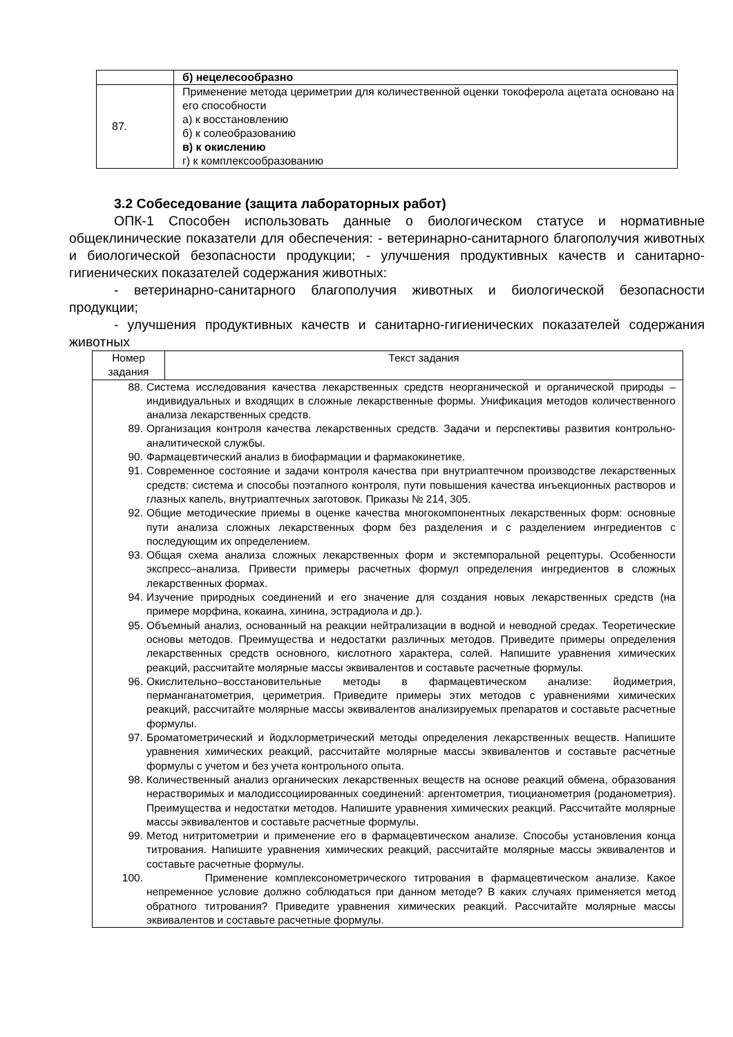| | б) нецелесообразно |
| 87. | Применение метода цериметрии для количественной оценки токоферола ацетата основано на его способности а) к восстановлению б) к солеобразованию в) к окислению г) к комплексообразованию |
3.2 Собеседование (защита лабораторных работ)
ОПК-1 Способен использовать данные о биологическом статусе и нормативные общеклинические показатели для обеспечения: - ветеринарно-санитарного благополучия животных и биологической безопасности продукции; - улучшения продуктивных качеств и санитарно-гигиенических показателей содержания животных:
- ветеринарно-санитарного благополучия животных и биологической безопасности продукции;
- улучшения продуктивных качеств и санитарно-гигиенических показателей содержания животных
| Номер задания | Текст задания |
| --- | --- |
| 88. Система исследования качества лекарственных средств неорганической и органической природы – индивидуальных и входящих в сложные лекарственные формы. Унификация методов количественного анализа лекарственных средств. 89. Организация контроля качества лекарственных средств. Задачи и перспективы развития контрольно-аналитической службы. 90. Фармацевтический анализ в биофармации и фармакокинетике. 91. Современное состояние и задачи контроля качества при внутриаптечном производстве лекарственных средств: система и способы поэтапного контроля, пути повышения качества инъекционных растворов и глазных капель, внутриаптечных заготовок. Приказы № 214, 305. 92. Общие методические приемы в оценке качества многокомпонентных лекарственных форм: основные пути анализа сложных лекарственных форм без разделения и с разделением ингредиентов с последующим их определением. 93. Общая схема анализа сложных лекарственных форм и экстемпоральной рецептуры. Особенности экспресс–анализа. Привести примеры расчетных формул определения ингредиентов в сложных лекарственных формах. 94. Изучение природных соединений и его значение для создания новых лекарственных средств (на примере морфина, кокаина, хинина, эстрадиола и др.). 95. Объемный анализ, основанный на реакции нейтрализации в водной и неводной средах. Теоретические основы методов. Преимущества и недостатки различных методов. Приведите примеры определения лекарственных средств основного, кислотного характера, солей. Напишите уравнения химических реакций, рассчитайте молярные массы эквивалентов и составьте расчетные формулы. 96. Окислительно–восстановительные методы в фармацевтическом анализе: йодиметрия, перманганатометрия, цериметрия. Приведите примеры этих методов с уравнениями химических реакций, рассчитайте молярные массы эквивалентов анализируемых препаратов и составьте расчетные формулы. 97. Броматометрический и йодхлорметрический методы определения лекарственных веществ. Напишите уравнения химических реакций, рассчитайте молярные массы эквивалентов и составьте расчетные формулы с учетом и без учета контрольного опыта. 98. Количественный анализ органических лекарственных веществ на основе реакций обмена, образования нерастворимых и малодиссоциированных соединений: аргентометрия, тиоцианометрия (роданометрия). Преимущества и недостатки методов. Напишите уравнения химических реакций. Рассчитайте молярные массы эквивалентов и составьте расчетные формулы. 99. Метод нитритометрии и применение его в фармацевтическом анализе. Способы установления конца титрования. Напишите уравнения химических реакций, рассчитайте молярные массы эквивалентов и составьте расчетные формулы. 100. Применение комплексонометрического титрования в фармацевтическом анализе. Какое непременное условие должно соблюдаться при данном методе? В каких случаях применяется метод обратного титрования? Приведите уравнения химических реакций. Рассчитайте молярные массы эквивалентов и составьте расчетные формулы. | |